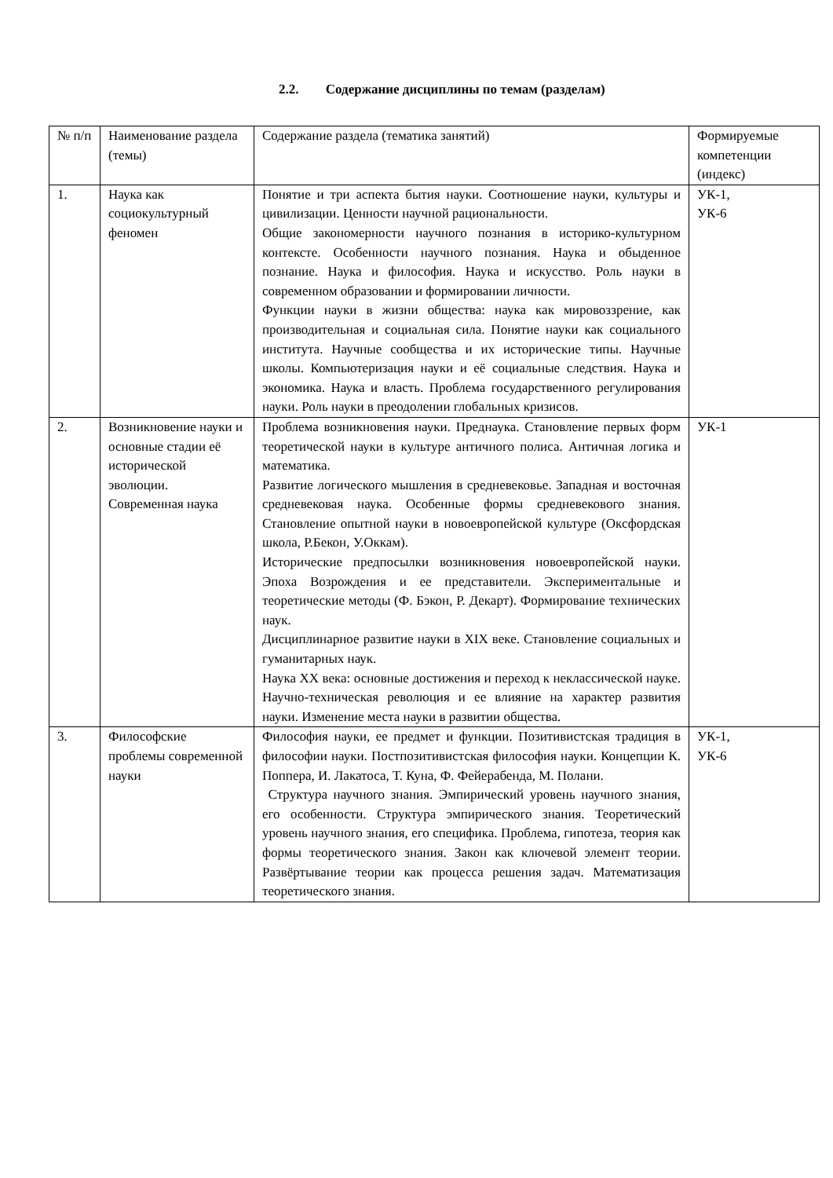2.2. Содержание дисциплины по темам (разделам)
| № п/п | Наименование раздела (темы) | Содержание раздела (тематика занятий) | Формируемые компетенции (индекс) |
| 1. | Наука как социокультурный феномен | Понятие и три аспекта бытия науки. Соотношение науки, культуры и цивилизации. Ценности научной рациональности. Общие закономерности научного познания в историко-культурном контексте. Особенности научного познания. Наука и обыденное познание. Наука и философия. Наука и искусство. Роль науки в современном образовании и формировании личности. Функции науки в жизни общества: наука как мировоззрение, как производительная и социальная сила. Понятие науки как социального института. Научные сообщества и их исторические типы. Научные школы. Компьютеризация науки и её социальные следствия. Наука и экономика. Наука и власть. Проблема государственного регулирования науки. Роль науки в преодолении глобальных кризисов. | УК-1, УК-6 |
| 2. | Возникновение науки и основные стадии её исторической эволюции. Современная наука | Проблема возникновения науки. Преднаука. Становление первых форм теоретической науки в культуре античного полиса. Античная логика и математика. Развитие логического мышления в средневековье. Западная и восточная средневековая наука. Особенные формы средневекового знания. Становление опытной науки в новоевропейской культуре (Оксфордская школа, Р.Бекон, У.Оккам). Исторические предпосылки возникновения новоевропейской науки. Эпоха Возрождения и ее представители. Экспериментальные и теоретические методы (Ф. Бэкон, Р. Декарт). Формирование технических наук. Дисциплинарное развитие науки в XIX веке. Становление социальных и гуманитарных наук. Наука XX века: основные достижения и переход к неклассической науке. Научно-техническая революция и ее влияние на характер развития науки. Изменение места науки в развитии общества. | УК-1 |
| 3. | Философские проблемы современной науки | Философия науки, ее предмет и функции. Позитивистская традиция в философии науки. Постпозитивистская философия науки. Концепции К. Поппера, И. Лакатоса, Т. Куна, Ф. Фейерабенда, М. Полани. Структура научного знания. Эмпирический уровень научного знания, его особенности. Структура эмпирического знания. Теоретический уровень научного знания, его специфика. Проблема, гипотеза, теория как формы теоретического знания. Закон как ключевой элемент теории. Развёртывание теории как процесса решения задач. Математизация теоретического знания. | УК-1, УК-6 |